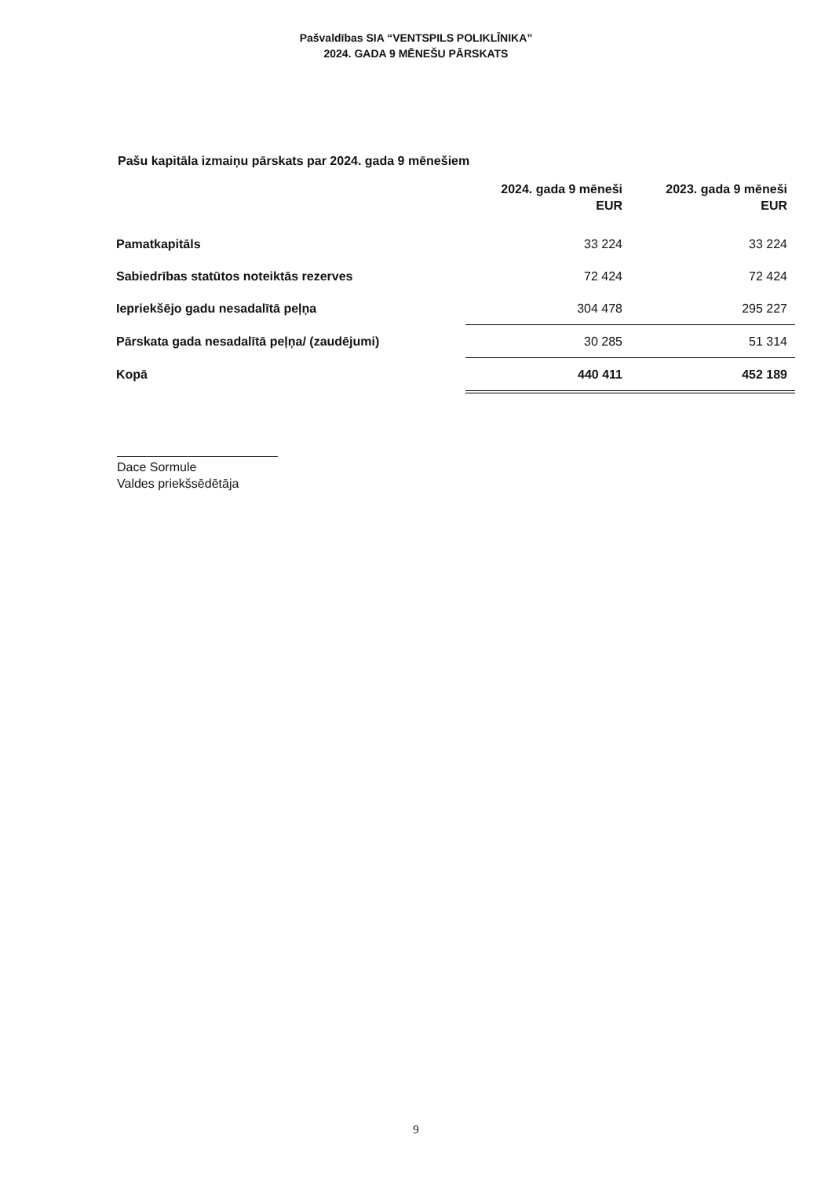Pašvaldības SIA “VENTSPILS POLIKLĪNIKA”
2024. GADA 9 MĒNEŠU PĀRSKATS
Pašu kapitāla izmaiņu pārskats par 2024. gada 9 mēnešiem
| | 2024. gada 9 mēneši EUR | 2023. gada 9 mēneši EUR |
| --- | --- | --- |
| Pamatkapitāls | 33 224 | 33 224 |
| Sabiedrības statūtos noteiktās rezerves | 72 424 | 72 424 |
| Iepriekšējo gadu nesadalītā peļņa | 304 478 | 295 227 |
| Pārskata gada nesadalītā peļņa/ (zaudējumi) | 30 285 | 51 314 |
| Kopā | 440 411 | 452 189 |
Dace Sormule
Valdes priekšsēdētāja
9